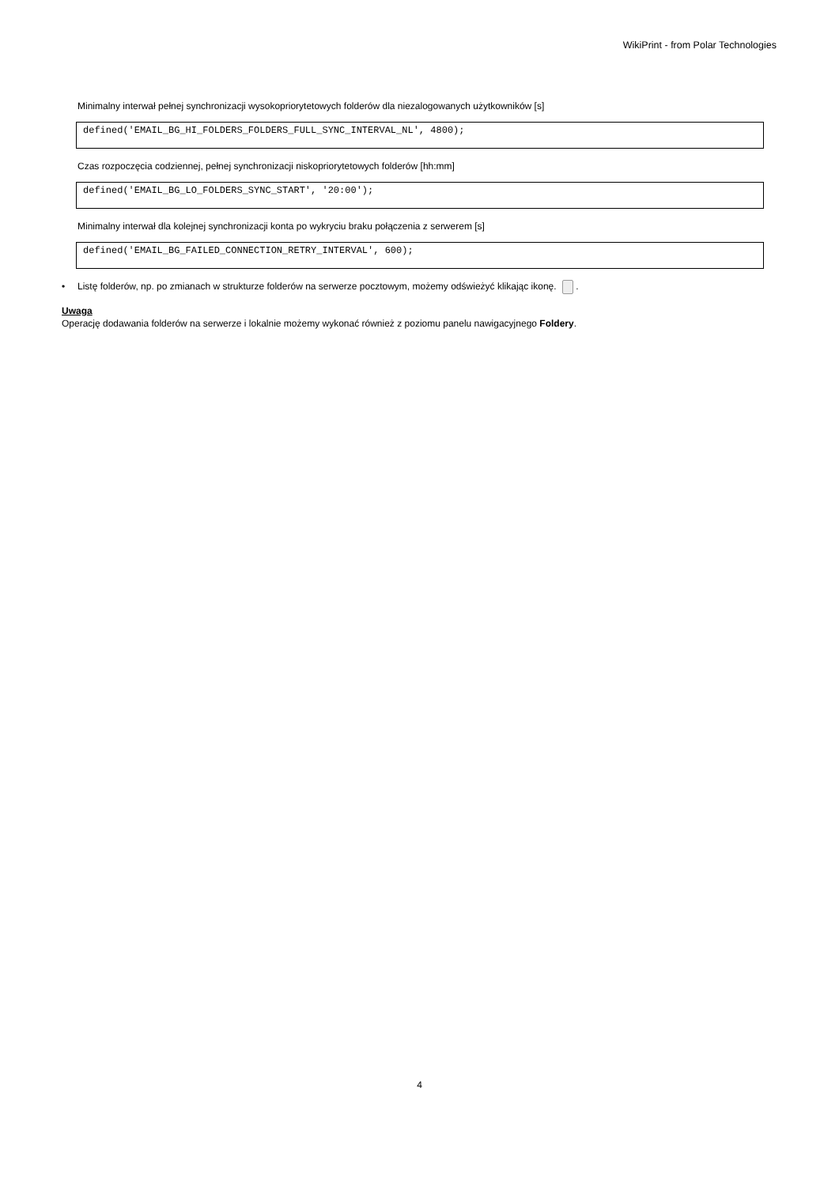WikiPrint - from Polar Technologies
Minimalny interwał pełnej synchronizacji wysokopriorytetowych folderów dla niezalogowanych użytkowników [s]
defined('EMAIL_BG_HI_FOLDERS_FOLDERS_FULL_SYNC_INTERVAL_NL', 4800);
Czas rozpoczęcia codziennej, pełnej synchronizacji niskopriorytetowych folderów [hh:mm]
defined('EMAIL_BG_LO_FOLDERS_SYNC_START', '20:00');
Minimalny interwał dla kolejnej synchronizacji konta po wykryciu braku połączenia z serwerem [s]
defined('EMAIL_BG_FAILED_CONNECTION_RETRY_INTERVAL', 600);
• Listę folderów, np. po zmianach w strukturze folderów na serwerze pocztowym, możemy odświeżyć klikając ikonę. .
Uwaga
Operację dodawania folderów na serwerze i lokalnie możemy wykonać również z poziomu panelu nawigacyjnego Foldery.
4